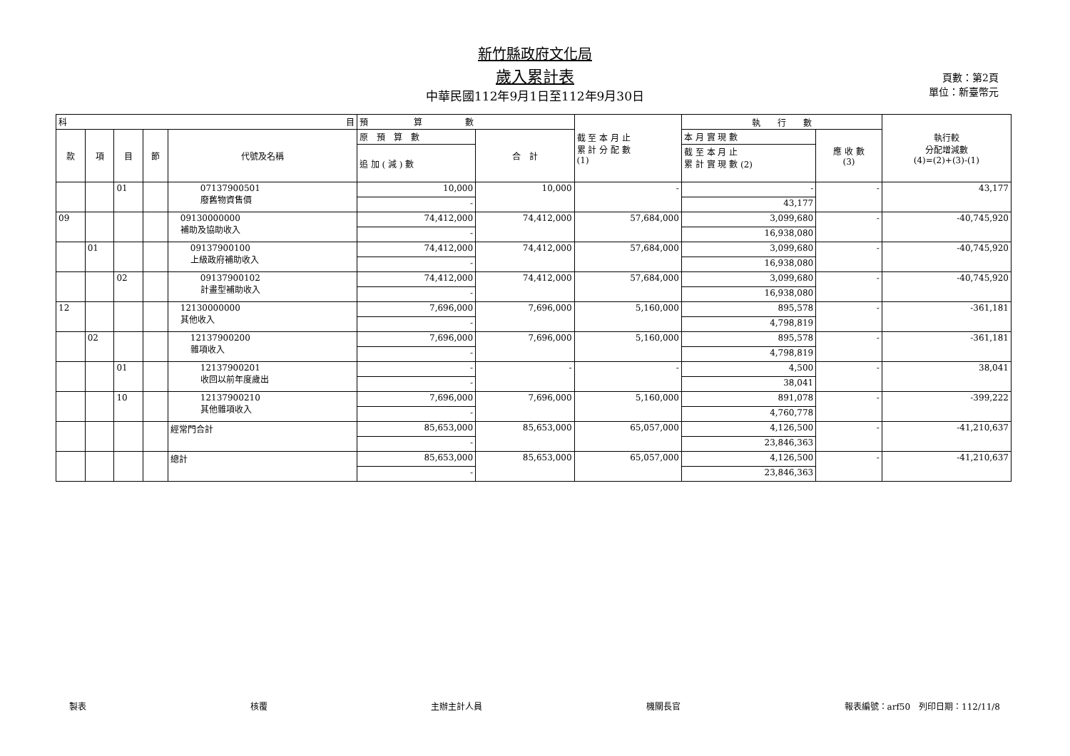新竹縣政府文化局
歲入累計表
中華民國112年9月1日至112年9月30日
頁數：第2頁
單位：新臺幣元
| 科 目 | | | | | 預 算 數 | | 截 至 本 月 止 累 計 分 配 數 (1) | 執 行 數 | | 執行較 分配增減數 (4)=(2)+(3)-(1) |
| --- | --- | --- | --- | --- | --- | --- | --- | --- | --- | --- |
| 款 | 項 | 目 | 節 | 代號及名稱 | 原 預 算 數 | 合 計 | | 本 月 實 現 數 | 應 收 數 (3) | |
| | | | | | 追 加 ( 減 ) 數 | | | 截 至 本 月 止 累 計 實 現 數 (2) | | |
| | | 01 | | 07137900501 廢舊物資售價 | 10,000 | 10,000 | - | - | - | 43,177 |
| | | | | | - | | | 43,177 | | |
| 09 | | | | 09130000000 補助及協助收入 | 74,412,000 | 74,412,000 | 57,684,000 | 3,099,680 | - | -40,745,920 |
| | | | | | - | | | 16,938,080 | | |
| | 01 | | | 09137900100 上級政府補助收入 | 74,412,000 | 74,412,000 | 57,684,000 | 3,099,680 | - | -40,745,920 |
| | | | | | - | | | 16,938,080 | | |
| | | 02 | | 09137900102 計畫型補助收入 | 74,412,000 | 74,412,000 | 57,684,000 | 3,099,680 | - | -40,745,920 |
| | | | | | - | | | 16,938,080 | | |
| 12 | | | | 12130000000 其他收入 | 7,696,000 | 7,696,000 | 5,160,000 | 895,578 | - | -361,181 |
| | | | | | - | | | 4,798,819 | | |
| | 02 | | | 12137900200 雜項收入 | 7,696,000 | 7,696,000 | 5,160,000 | 895,578 | - | -361,181 |
| | | | | | - | | | 4,798,819 | | |
| | | 01 | | 12137900201 收回以前年度歲出 | - | - | - | 4,500 | - | 38,041 |
| | | | | | - | | | 38,041 | | |
| | | 10 | | 12137900210 其他雜項收入 | 7,696,000 | 7,696,000 | 5,160,000 | 891,078 | - | -399,222 |
| | | | | | - | | | 4,760,778 | | |
| | | | | 經常門合計 | 85,653,000 | 85,653,000 | 65,057,000 | 4,126,500 | - | -41,210,637 |
| | | | | | - | | | 23,846,363 | | |
| | | | | 總計 | 85,653,000 | 85,653,000 | 65,057,000 | 4,126,500 | - | -41,210,637 |
| | | | | | - | | | 23,846,363 | | |
製表 核覆 主辦主計人員 機關長官 報表編號：arf50　列印日期：112/11/8